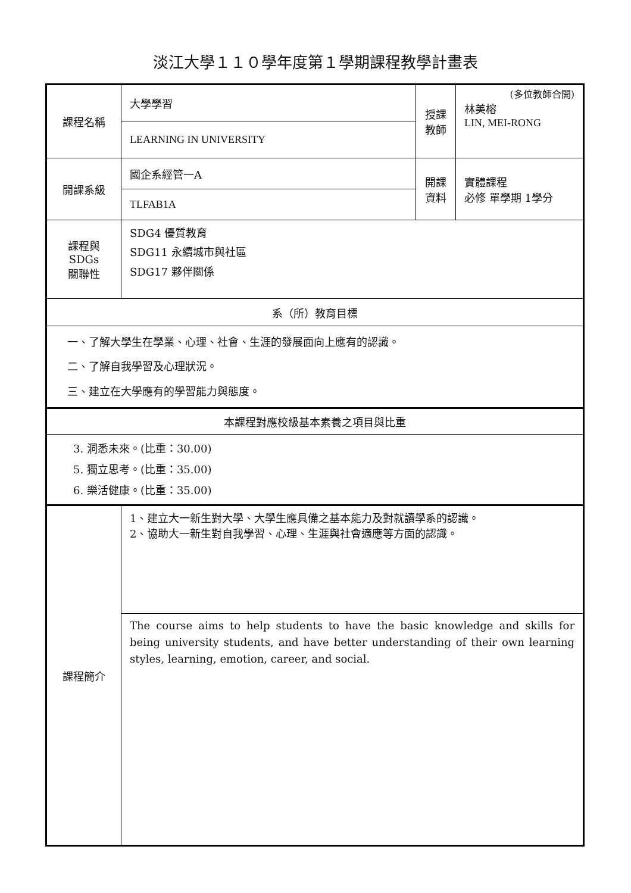淡江大學１１０學年度第１學期課程教學計畫表
| 課程名稱 | 大學學習 | 授課 教師 | (多位教師合開) 林美榕 LIN, MEI-RONG |
| | LEARNING IN UNIVERSITY | | |
| 開課系級 | 國企系經管一A | 開課 資料 | 實體課程 必修 單學期 1學分 |
| | TLFAB1A | | |
| 課程與SDGs 關聯性 | SDG4 優質教育 SDG11 永續城市與社區 SDG17 夥伴關係 | | |
| 系（所）教育目標 | | | |
| 一、了解大學生在學業、心理、社會、生涯的發展面向上應有的認識。 二、了解自我學習及心理狀況。 三、建立在大學應有的學習能力與態度。 | | | |
| 本課程對應校級基本素養之項目與比重 | | | |
| 3. 洞悉未來。(比重：30.00) 5. 獨立思考。(比重：35.00) 6. 樂活健康。(比重：35.00) | | | |
| 課程簡介 | 1、建立大一新生對大學、大學生應具備之基本能力及對就讀學系的認識。 2、協助大一新生對自我學習、心理、生涯與社會適應等方面的認識。 | | |
| | The course aims to help students to have the basic knowledge and skills for being university students, and have better understanding of their own learning styles, learning, emotion, career, and social. | | |